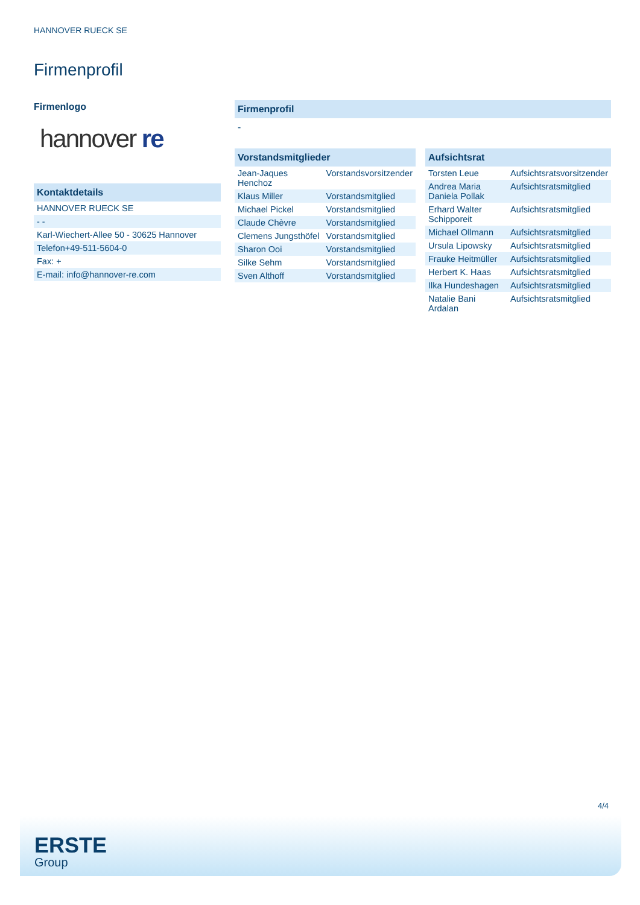HANNOVER RUECK SE
Firmenprofil
Firmenlogo
hannover re
Kontaktdetails
| HANNOVER RUECK SE |
| - - |
| Karl-Wiechert-Allee 50 - 30625 Hannover |
| Telefon+49-511-5604-0 |
| Fax: + |
| E-mail: info@hannover-re.com |
Firmenprofil
-
Vorstandsmitglieder
| Jean-Jaques Henchoz | Vorstandsvorsitzender |
| Klaus Miller | Vorstandsmitglied |
| Michael Pickel | Vorstandsmitglied |
| Claude Chèvre | Vorstandsmitglied |
| Clemens Jungsthöfel | Vorstandsmitglied |
| Sharon Ooi | Vorstandsmitglied |
| Silke Sehm | Vorstandsmitglied |
| Sven Althoff | Vorstandsmitglied |
Aufsichtsrat
| Torsten Leue | Aufsichtsratsvorsitzender |
| Andrea Maria Daniela Pollak | Aufsichtsratsmitglied |
| Erhard Walter Schipporeit | Aufsichtsratsmitglied |
| Michael Ollmann | Aufsichtsratsmitglied |
| Ursula Lipowsky | Aufsichtsratsmitglied |
| Frauke Heitmüller | Aufsichtsratsmitglied |
| Herbert K. Haas | Aufsichtsratsmitglied |
| Ilka Hundeshagen | Aufsichtsratsmitglied |
| Natalie Bani Ardalan | Aufsichtsratsmitglied |
4/4
ERSTE
Group